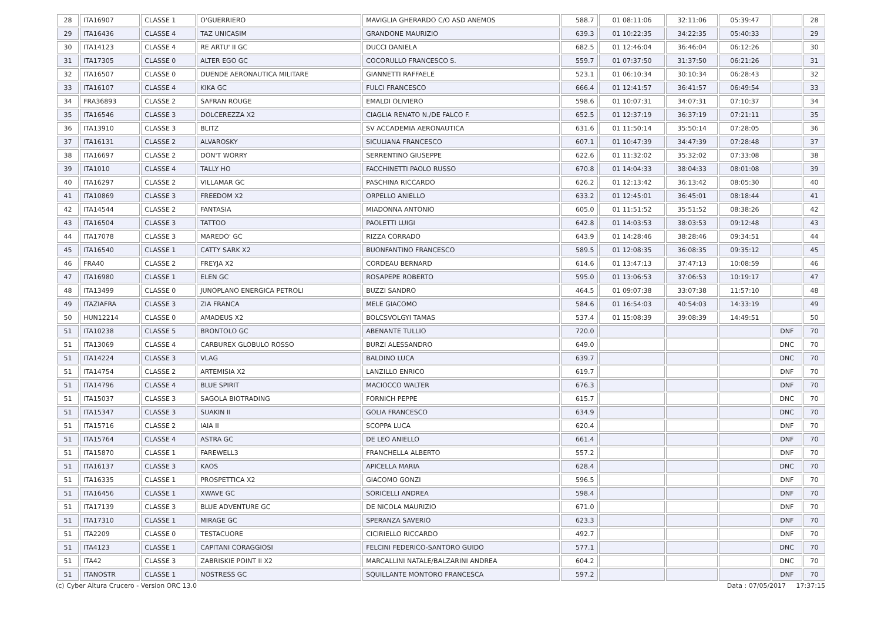| 28 | ITA16907 | CLASSE 1 | O'GUERRIERO | MAVIGLIA GHERARDO C/O ASD ANEMOS | 588.7 | 01 08:11:06 | 32:11:06 | 05:39:47 | | 28 |
| 29 | ITA16436 | CLASSE 4 | TAZ UNICASIM | GRANDONE MAURIZIO | 639.3 | 01 10:22:35 | 34:22:35 | 05:40:33 | | 29 |
| 30 | ITA14123 | CLASSE 4 | RE ARTU' II GC | DUCCI DANIELA | 682.5 | 01 12:46:04 | 36:46:04 | 06:12:26 | | 30 |
| 31 | ITA17305 | CLASSE 0 | ALTER EGO GC | COCORULLO FRANCESCO S. | 559.7 | 01 07:37:50 | 31:37:50 | 06:21:26 | | 31 |
| 32 | ITA16507 | CLASSE 0 | DUENDE AERONAUTICA MILITARE | GIANNETTI RAFFAELE | 523.1 | 01 06:10:34 | 30:10:34 | 06:28:43 | | 32 |
| 33 | ITA16107 | CLASSE 4 | KIKA GC | FULCI FRANCESCO | 666.4 | 01 12:41:57 | 36:41:57 | 06:49:54 | | 33 |
| 34 | FRA36893 | CLASSE 2 | SAFRAN ROUGE | EMALDI OLIVIERO | 598.6 | 01 10:07:31 | 34:07:31 | 07:10:37 | | 34 |
| 35 | ITA16546 | CLASSE 3 | DOLCEREZZA X2 | CIAGLIA RENATO N./DE FALCO F. | 652.5 | 01 12:37:19 | 36:37:19 | 07:21:11 | | 35 |
| 36 | ITA13910 | CLASSE 3 | BLITZ | SV ACCADEMIA AERONAUTICA | 631.6 | 01 11:50:14 | 35:50:14 | 07:28:05 | | 36 |
| 37 | ITA16131 | CLASSE 2 | ALVAROSKY | SICULIANA FRANCESCO | 607.1 | 01 10:47:39 | 34:47:39 | 07:28:48 | | 37 |
| 38 | ITA16697 | CLASSE 2 | DON'T WORRY | SERRENTINO GIUSEPPE | 622.6 | 01 11:32:02 | 35:32:02 | 07:33:08 | | 38 |
| 39 | ITA1010 | CLASSE 4 | TALLY HO | FACCHINETTI PAOLO RUSSO | 670.8 | 01 14:04:33 | 38:04:33 | 08:01:08 | | 39 |
| 40 | ITA16297 | CLASSE 2 | VILLAMAR GC | PASCHINA RICCARDO | 626.2 | 01 12:13:42 | 36:13:42 | 08:05:30 | | 40 |
| 41 | ITA10869 | CLASSE 3 | FREEDOM X2 | ORPELLO ANIELLO | 633.2 | 01 12:45:01 | 36:45:01 | 08:18:44 | | 41 |
| 42 | ITA14544 | CLASSE 2 | FANTASIA | MIADONNA ANTONIO | 605.0 | 01 11:51:52 | 35:51:52 | 08:38:26 | | 42 |
| 43 | ITA16504 | CLASSE 3 | TATTOO | PAOLETTI LUIGI | 642.8 | 01 14:03:53 | 38:03:53 | 09:12:48 | | 43 |
| 44 | ITA17078 | CLASSE 3 | MAREDO' GC | RIZZA CORRADO | 643.9 | 01 14:28:46 | 38:28:46 | 09:34:51 | | 44 |
| 45 | ITA16540 | CLASSE 1 | CATTY SARK X2 | BUONFANTINO FRANCESCO | 589.5 | 01 12:08:35 | 36:08:35 | 09:35:12 | | 45 |
| 46 | FRA40 | CLASSE 2 | FREYJA X2 | CORDEAU BERNARD | 614.6 | 01 13:47:13 | 37:47:13 | 10:08:59 | | 46 |
| 47 | ITA16980 | CLASSE 1 | ELEN GC | ROSAPEPE ROBERTO | 595.0 | 01 13:06:53 | 37:06:53 | 10:19:17 | | 47 |
| 48 | ITA13499 | CLASSE 0 | JUNOPLANO ENERGICA PETROLI | BUZZI SANDRO | 464.5 | 01 09:07:38 | 33:07:38 | 11:57:10 | | 48 |
| 49 | ITAZIAFRA | CLASSE 3 | ZIA FRANCA | MELE GIACOMO | 584.6 | 01 16:54:03 | 40:54:03 | 14:33:19 | | 49 |
| 50 | HUN12214 | CLASSE 0 | AMADEUS X2 | BOLCSVOLGYI TAMAS | 537.4 | 01 15:08:39 | 39:08:39 | 14:49:51 | | 50 |
| 51 | ITA10238 | CLASSE 5 | BRONTOLO GC | ABENANTE TULLIO | 720.0 | | | | DNF | 70 |
| 51 | ITA13069 | CLASSE 4 | CARBUREX GLOBULO ROSSO | BURZI ALESSANDRO | 649.0 | | | | DNC | 70 |
| 51 | ITA14224 | CLASSE 3 | VLAG | BALDINO LUCA | 639.7 | | | | DNC | 70 |
| 51 | ITA14754 | CLASSE 2 | ARTEMISIA X2 | LANZILLO ENRICO | 619.7 | | | | DNF | 70 |
| 51 | ITA14796 | CLASSE 4 | BLUE SPIRIT | MACIOCCO WALTER | 676.3 | | | | DNF | 70 |
| 51 | ITA15037 | CLASSE 3 | SAGOLA BIOTRADING | FORNICH PEPPE | 615.7 | | | | DNC | 70 |
| 51 | ITA15347 | CLASSE 3 | SUAKIN II | GOLIA FRANCESCO | 634.9 | | | | DNC | 70 |
| 51 | ITA15716 | CLASSE 2 | IAIA II | SCOPPA LUCA | 620.4 | | | | DNF | 70 |
| 51 | ITA15764 | CLASSE 4 | ASTRA GC | DE LEO ANIELLO | 661.4 | | | | DNF | 70 |
| 51 | ITA15870 | CLASSE 1 | FAREWELL3 | FRANCHELLA ALBERTO | 557.2 | | | | DNF | 70 |
| 51 | ITA16137 | CLASSE 3 | KAOS | APICELLA MARIA | 628.4 | | | | DNC | 70 |
| 51 | ITA16335 | CLASSE 1 | PROSPETTICA X2 | GIACOMO GONZI | 596.5 | | | | DNF | 70 |
| 51 | ITA16456 | CLASSE 1 | XWAVE GC | SORICELLI ANDREA | 598.4 | | | | DNF | 70 |
| 51 | ITA17139 | CLASSE 3 | BLUE ADVENTURE GC | DE NICOLA MAURIZIO | 671.0 | | | | DNF | 70 |
| 51 | ITA17310 | CLASSE 1 | MIRAGE GC | SPERANZA SAVERIO | 623.3 | | | | DNF | 70 |
| 51 | ITA2209 | CLASSE 0 | TESTACUORE | CICIRIELLO RICCARDO | 492.7 | | | | DNF | 70 |
| 51 | ITA4123 | CLASSE 1 | CAPITANI CORAGGIOSI | FELCINI FEDERICO-SANTORO GUIDO | 577.1 | | | | DNC | 70 |
| 51 | ITA42 | CLASSE 3 | ZABRISKIE POINT II X2 | MARCALLINI NATALE/BALZARINI ANDREA | 604.2 | | | | DNC | 70 |
| 51 | ITANOSTR | CLASSE 1 | NOSTRESS GC | SQUILLANTE MONTORO FRANCESCA | 597.2 | | | | DNF | 70 |
(c) Cyber Altura Crucero - Version ORC 13.0 Data : 07/05/2017 17:37:15